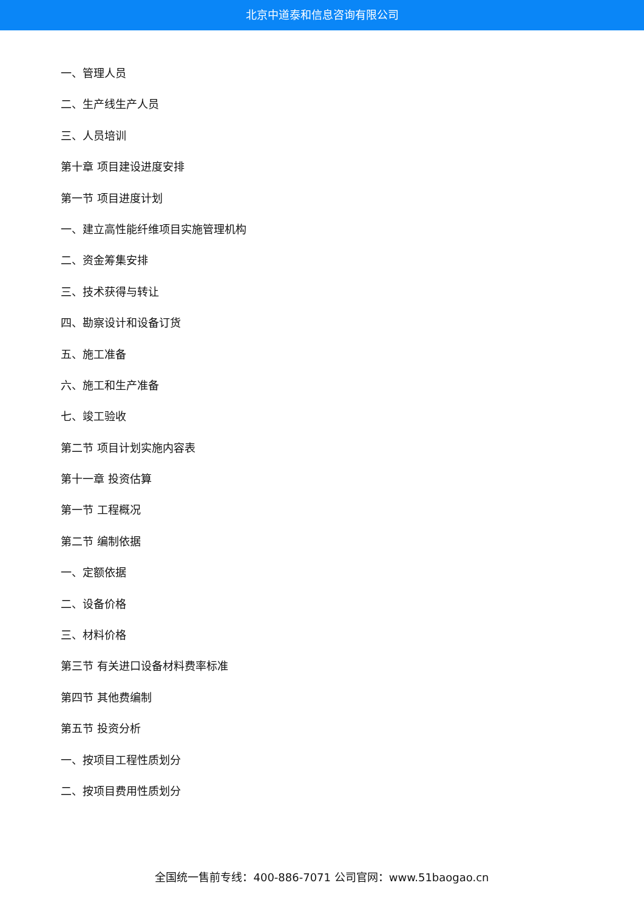北京中道泰和信息咨询有限公司
一、管理人员
二、生产线生产人员
三、人员培训
第十章 项目建设进度安排
第一节 项目进度计划
一、建立高性能纤维项目实施管理机构
二、资金筹集安排
三、技术获得与转让
四、勘察设计和设备订货
五、施工准备
六、施工和生产准备
七、竣工验收
第二节 项目计划实施内容表
第十一章 投资估算
第一节 工程概况
第二节 编制依据
一、定额依据
二、设备价格
三、材料价格
第三节 有关进口设备材料费率标准
第四节 其他费编制
第五节 投资分析
一、按项目工程性质划分
二、按项目费用性质划分
全国统一售前专线：400-886-7071 公司官网：www.51baogao.cn